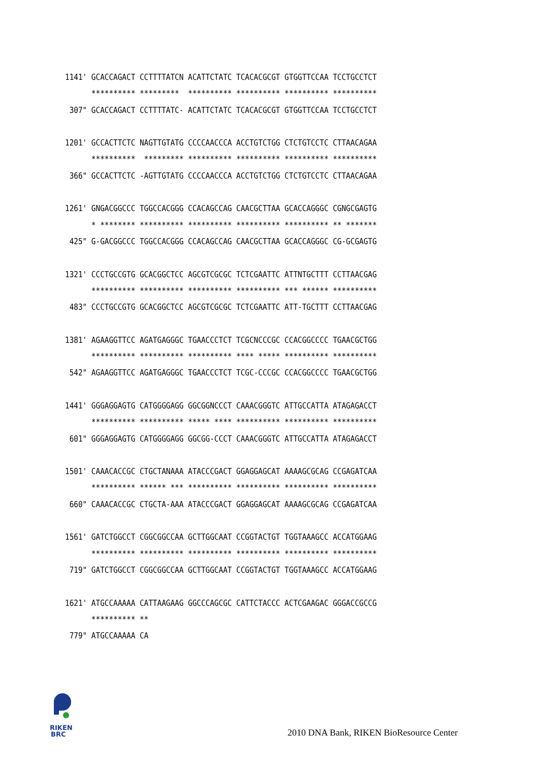1141' GCACCAGACT CCTTTTATCN ACATTCTATC TCACACGCGT GTGGTTCCAA TCCTGCCTCT
      ********** *********  ********** ********** ********** **********
 307" GCACCAGACT CCTTTTATC- ACATTCTATC TCACACGCGT GTGGTTCCAA TCCTGCCTCT

1201' GCCACTTCTC NAGTTGTATG CCCCAACCCA ACCTGTCTGG CTCTGTCCTC CTTAACAGAA
      **********  ********* ********** ********** ********** **********
 366" GCCACTTCTC -AGTTGTATG CCCCAACCCA ACCTGTCTGG CTCTGTCCTC CTTAACAGAA

1261' GNGACGGCCC TGGCCACGGG CCACAGCCAG CAACGCTTAA GCACCAGGGC CGNGCGAGTG
      * ******** ********** ********** ********** ********** ** *******
 425" G-GACGGCCC TGGCCACGGG CCACAGCCAG CAACGCTTAA GCACCAGGGC CG-GCGAGTG

1321' CCCTGCCGTG GCACGGCTCC AGCGTCGCGC TCTCGAATTC ATTNTGCTTT CCTTAACGAG
      ********** ********** ********** ********** *** ****** **********
 483" CCCTGCCGTG GCACGGCTCC AGCGTCGCGC TCTCGAATTC ATT-TGCTTT CCTTAACGAG

1381' AGAAGGTTCC AGATGAGGGC TGAACCCTCT TCGCNCCCGC CCACGGCCCC TGAACGCTGG
      ********** ********** ********** **** ***** ********** **********
 542" AGAAGGTTCC AGATGAGGGC TGAACCCTCT TCGC-CCCGC CCACGGCCCC TGAACGCTGG

1441' GGGAGGAGTG CATGGGGAGG GGCGGNCCCT CAAACGGGTC ATTGCCATTA ATAGAGACCT
      ********** ********** ***** **** ********** ********** **********
 601" GGGAGGAGTG CATGGGGAGG GGCGG-CCCT CAAACGGGTC ATTGCCATTA ATAGAGACCT

1501' CAAACACCGC CTGCTANAAA ATACCCGACT GGAGGAGCAT AAAAGCGCAG CCGAGATCAA
      ********** ****** *** ********** ********** ********** **********
 660" CAAACACCGC CTGCTA-AAA ATACCCGACT GGAGGAGCAT AAAAGCGCAG CCGAGATCAA

1561' GATCTGGCCT CGGCGGCCAA GCTTGGCAAT CCGGTACTGT TGGTAAAGCC ACCATGGAAG
      ********** ********** ********** ********** ********** **********
 719" GATCTGGCCT CGGCGGCCAA GCTTGGCAAT CCGGTACTGT TGGTAAAGCC ACCATGGAAG

1621' ATGCCAAAAA CATTAAGAAG GGCCCAGCGC CATTCTACCC ACTCGAAGAC GGGACCGCCG
      ********** **
 779" ATGCCAAAAA CA
RIKEN
BRC
2010 DNA Bank, RIKEN BioResource Center